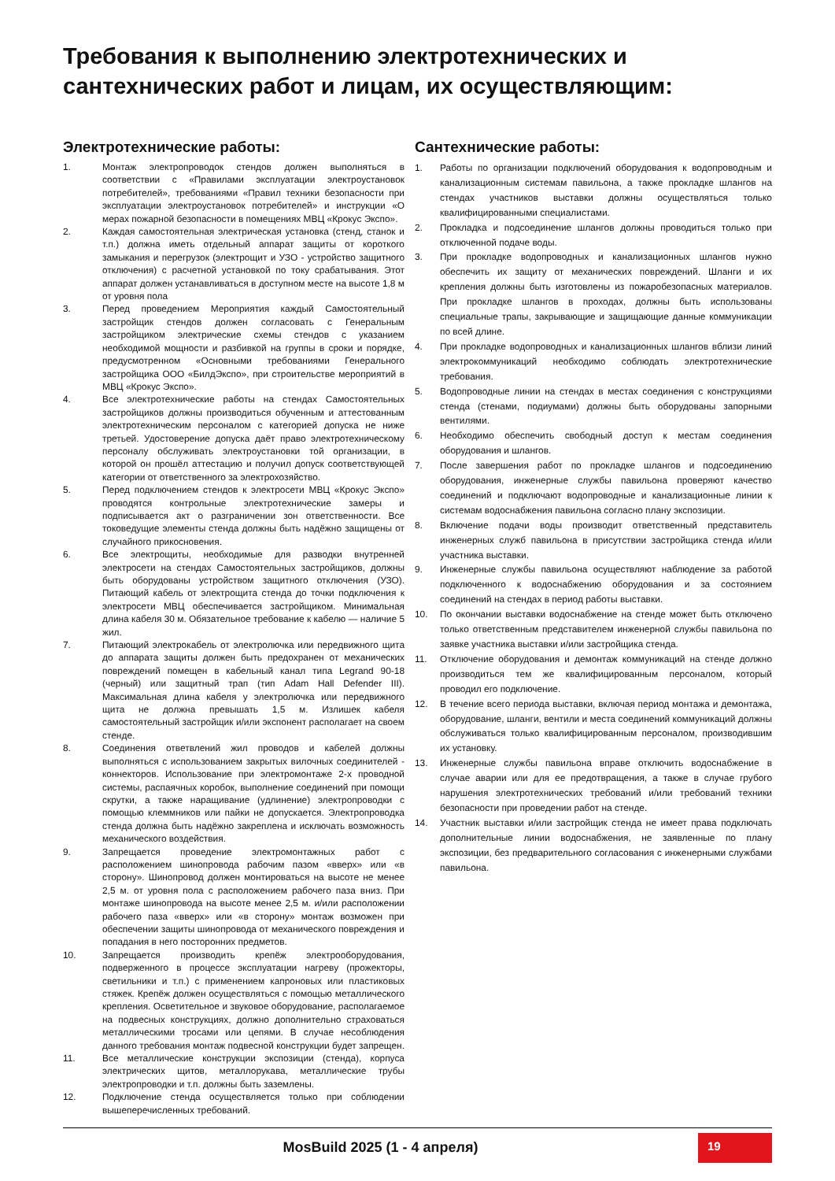Требования к выполнению электротехнических и сантехнических работ и лицам, их осуществляющим:
Электротехнические работы:
1. Монтаж электропроводок стендов должен выполняться в соответствии с «Правилами эксплуатации электроустановок потребителей», требованиями «Правил техники безопасности при эксплуатации электроустановок потребителей» и инструкции «О мерах пожарной безопасности в помещениях МВЦ «Крокус Экспо».
2. Каждая самостоятельная электрическая установка (стенд, станок и т.п.) должна иметь отдельный аппарат защиты от короткого замыкания и перегрузок (электрощит и УЗО - устройство защитного отключения) с расчетной установкой по току срабатывания. Этот аппарат должен устанавливаться в доступном месте на высоте 1,8 м от уровня пола
3. Перед проведением Мероприятия каждый Самостоятельный застройщик стендов должен согласовать с Генеральным застройщиком электрические схемы стендов с указанием необходимой мощности и разбивкой на группы в сроки и порядке, предусмотренном «Основными требованиями Генерального застройщика ООО «БилдЭкспо», при строительстве мероприятий в МВЦ «Крокус Экспо».
4. Все электротехнические работы на стендах Самостоятельных застройщиков должны производиться обученным и аттестованным электротехническим персоналом с категорией допуска не ниже третьей. Удостоверение допуска даёт право электротехническому персоналу обслуживать электроустановки той организации, в которой он прошёл аттестацию и получил допуск соответствующей категории от ответственного за электрохозяйство.
5. Перед подключением стендов к электросети МВЦ «Крокус Экспо» проводятся контрольные электротехнические замеры и подписывается акт о разграничении зон ответственности. Все токоведущие элементы стенда должны быть надёжно защищены от случайного прикосновения.
6. Все электрощиты, необходимые для разводки внутренней электросети на стендах Самостоятельных застройщиков, должны быть оборудованы устройством защитного отключения (УЗО). Питающий кабель от электрощита стенда до точки подключения к электросети МВЦ обеспечивается застройщиком. Минимальная длина кабеля 30 м. Обязательное требование к кабелю — наличие 5 жил.
7. Питающий электрокабель от электролючка или передвижного щита до аппарата защиты должен быть предохранен от механических повреждений помещен в кабельный канал типа Legrand 90-18 (черный) или защитный трап (тип Adam Hall Defender III). Максимальная длина кабеля у электролючка или передвижного щита не должна превышать 1,5 м. Излишек кабеля самостоятельный застройщик и/или экспонент располагает на своем стенде.
8. Соединения ответвлений жил проводов и кабелей должны выполняться с использованием закрытых вилочных соединителей - коннекторов. Использование при электромонтаже 2-х проводной системы, распаячных коробок, выполнение соединений при помощи скрутки, а также наращивание (удлинение) электропроводки с помощью клеммников или пайки не допускается. Электропроводка стенда должна быть надёжно закреплена и исключать возможность механического воздействия.
9. Запрещается проведение электромонтажных работ с расположением шинопровода рабочим пазом «вверх» или «в сторону». Шинопровод должен монтироваться на высоте не менее 2,5 м. от уровня пола с расположением рабочего паза вниз. При монтаже шинопровода на высоте менее 2,5 м. и/или расположении рабочего паза «вверх» или «в сторону» монтаж возможен при обеспечении защиты шинопровода от механического повреждения и попадания в него посторонних предметов.
10. Запрещается производить крепёж электрооборудования, подверженного в процессе эксплуатации нагреву (прожекторы, светильники и т.п.) с применением капроновых или пластиковых стяжек. Крепёж должен осуществляться с помощью металлического крепления. Осветительное и звуковое оборудование, располагаемое на подвесных конструкциях, должно дополнительно страховаться металлическими тросами или цепями. В случае несоблюдения данного требования монтаж подвесной конструкции будет запрещен.
11. Все металлические конструкции экспозиции (стенда), корпуса электрических щитов, металлорукава, металлические трубы электропроводки и т.п. должны быть заземлены.
12. Подключение стенда осуществляется только при соблюдении вышеперечисленных требований.
Сантехнические работы:
1. Работы по организации подключений оборудования к водопроводным и канализационным системам павильона, а также прокладке шлангов на стендах участников выставки должны осуществляться только квалифицированными специалистами.
2. Прокладка и подсоединение шлангов должны проводиться только при отключенной подаче воды.
3. При прокладке водопроводных и канализационных шлангов нужно обеспечить их защиту от механических повреждений. Шланги и их крепления должны быть изготовлены из пожаробезопасных материалов. При прокладке шлангов в проходах, должны быть использованы специальные трапы, закрывающие и защищающие данные коммуникации по всей длине.
4. При прокладке водопроводных и канализационных шлангов вблизи линий электрокоммуникаций необходимо соблюдать электротехнические требования.
5. Водопроводные линии на стендах в местах соединения с конструкциями стенда (стенами, подиумами) должны быть оборудованы запорными вентилями.
6. Необходимо обеспечить свободный доступ к местам соединения оборудования и шлангов.
7. После завершения работ по прокладке шлангов и подсоединению оборудования, инженерные службы павильона проверяют качество соединений и подключают водопроводные и канализационные линии к системам водоснабжения павильона согласно плану экспозиции.
8. Включение подачи воды производит ответственный представитель инженерных служб павильона в присутствии застройщика стенда и/или участника выставки.
9. Инженерные службы павильона осуществляют наблюдение за работой подключенного к водоснабжению оборудования и за состоянием соединений на стендах в период работы выставки.
10. По окончании выставки водоснабжение на стенде может быть отключено только ответственным представителем инженерной службы павильона по заявке участника выставки и/или застройщика стенда.
11. Отключение оборудования и демонтаж коммуникаций на стенде должно производиться тем же квалифицированным персоналом, который проводил его подключение.
12. В течение всего периода выставки, включая период монтажа и демонтажа, оборудование, шланги, вентили и места соединений коммуникаций должны обслуживаться только квалифицированным персоналом, производившим их установку.
13. Инженерные службы павильона вправе отключить водоснабжение в случае аварии или для ее предотвращения, а также в случае грубого нарушения электротехнических требований и/или требований техники безопасности при проведении работ на стенде.
14. Участник выставки и/или застройщик стенда не имеет права подключать дополнительные линии водоснабжения, не заявленные по плану экспозиции, без предварительного согласования с инженерными службами павильона.
MosBuild 2025 (1 - 4 апреля)
19